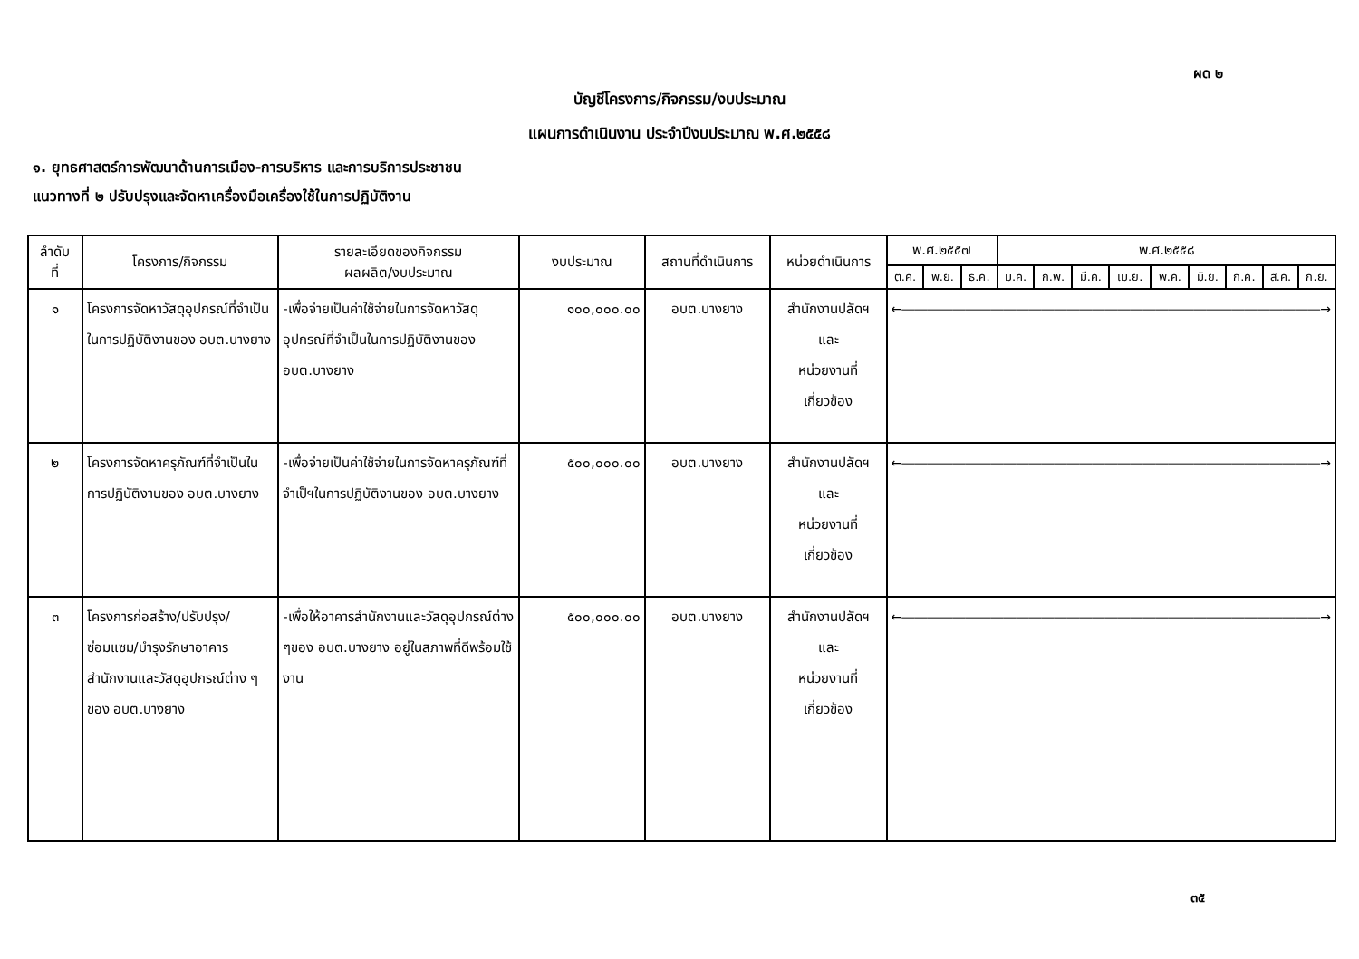ผด ๒
บัญชีโครงการ/กิจกรรม/งบประมาณ
แผนการดำเนินงาน ประจำปีงบประมาณ พ.ศ.๒๕๕๘
๑. ยุทธศาสตร์การพัฒนาด้านการเมือง-การบริหาร และการบริการประชาชน
แนวทางที่ ๒ ปรับปรุงและจัดหาเครื่องมือเครื่องใช้ในการปฏิบัติงาน
| ลำดับ ที่ | โครงการ/กิจกรรม | รายละเอียดของกิจกรรม ผลผลิต/งบประมาณ | งบประมาณ | สถานที่ดำเนินการ | หน่วยดำเนินการ | พ.ศ.๒๕๕๗ | | | พ.ศ.๒๕๕๘ | | | | | | | | |
| --- | --- | --- | --- | --- | --- | --- | --- | --- | --- | --- | --- | --- | --- | --- | --- | --- | --- |
| | | | | | | ต.ค. | พ.ย. | ธ.ค. | ม.ค. | ก.พ. | มี.ค. | เม.ย. | พ.ค. | มิ.ย. | ก.ค. | ส.ค. | ก.ย. |
| ๑ | โครงการจัดหาวัสดุอุปกรณ์ที่จำเป็นในการปฏิบัติงานของ อบต.บางยาง | -เพื่อจ่ายเป็นค่าใช้จ่ายในการจัดหาวัสดุอุปกรณ์ที่จำเป็นในการปฏิบัติงานของ อบต.บางยาง | ๑๐๐,๐๐๐.๐๐ | อบต.บางยาง | สำนักงานปลัดฯ และ หน่วยงานที่เกี่ยวข้อง | ←―――――――――――――――――――――――――――――――――→ | | | | | | | | | | | |
| ๒ | โครงการจัดหาครุภัณฑ์ที่จำเป็นในการปฏิบัติงานของ อบต.บางยาง | -เพื่อจ่ายเป็นค่าใช้จ่ายในการจัดหาครุภัณฑ์ที่จำเป็ฯในการปฏิบัติงานของ อบต.บางยาง | ๕๐๐,๐๐๐.๐๐ | อบต.บางยาง | สำนักงานปลัดฯ และ หน่วยงานที่เกี่ยวข้อง | ←―――――――――――――――――――――――――――――――――→ | | | | | | | | | | | |
| ๓ | โครงการก่อสร้าง/ปรับปรุง/ซ่อมแซม/บำรุงรักษาอาคารสำนักงานและวัสดุอุปกรณ์ต่าง ๆ ของ อบต.บางยาง | -เพื่อให้อาคารสำนักงานและวัสดุอุปกรณ์ต่าง ๆของ อบต.บางยาง อยู่ในสภาพที่ดีพร้อมใช้งาน | ๕๐๐,๐๐๐.๐๐ | อบต.บางยาง | สำนักงานปลัดฯ และ หน่วยงานที่เกี่ยวข้อง | ←―――――――――――――――――――――――――――――――――→ | | | | | | | | | | | |
๓๕